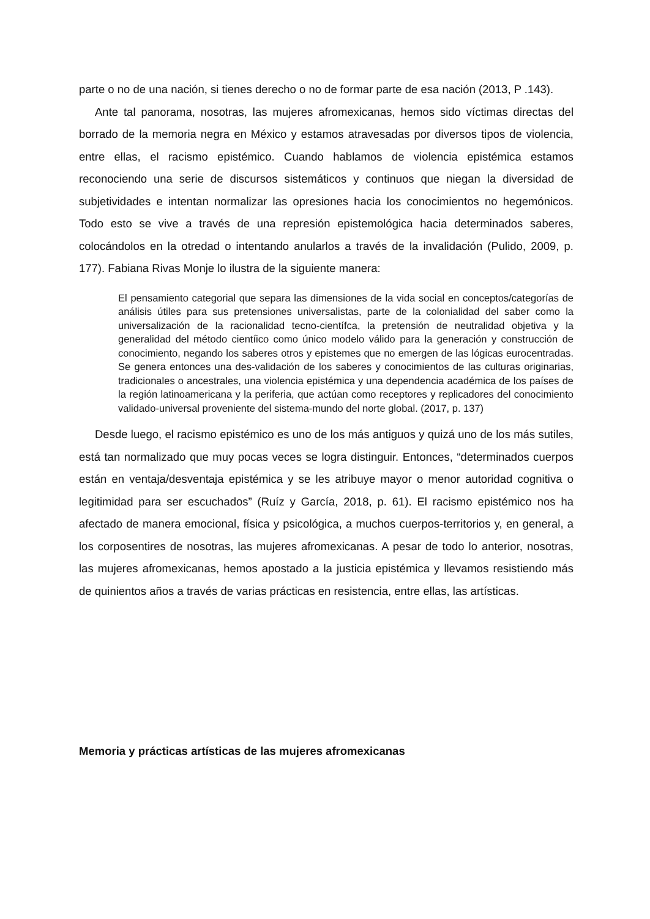parte o no de una nación, si tienes derecho o no de formar parte de esa nación (2013, P .143).
Ante tal panorama, nosotras, las mujeres afromexicanas, hemos sido víctimas directas del borrado de la memoria negra en México y estamos atravesadas por diversos tipos de violencia, entre ellas, el racismo epistémico. Cuando hablamos de violencia epistémica estamos reconociendo una serie de discursos sistemáticos y continuos que niegan la diversidad de subjetividades e intentan normalizar las opresiones hacia los conocimientos no hegemónicos. Todo esto se vive a través de una represión epistemológica hacia determinados saberes, colocándolos en la otredad o intentando anularlos a través de la invalidación (Pulido, 2009, p. 177). Fabiana Rivas Monje lo ilustra de la siguiente manera:
El pensamiento categorial que separa las dimensiones de la vida social en conceptos/categorías de análisis útiles para sus pretensiones universalistas, parte de la colonialidad del saber como la universalización de la racionalidad tecno-científca, la pretensión de neutralidad objetiva y la generalidad del método cientíico como único modelo válido para la generación y construcción de conocimiento, negando los saberes otros y epistemes que no emergen de las lógicas eurocentradas. Se genera entonces una des-validación de los saberes y conocimientos de las culturas originarias, tradicionales o ancestrales, una violencia epistémica y una dependencia académica de los países de la región latinoamericana y la periferia, que actúan como receptores y replicadores del conocimiento validado-universal proveniente del sistema-mundo del norte global. (2017, p. 137)
Desde luego, el racismo epistémico es uno de los más antiguos y quizá uno de los más sutiles, está tan normalizado que muy pocas veces se logra distinguir. Entonces, “determinados cuerpos están en ventaja/desventaja epistémica y se les atribuye mayor o menor autoridad cognitiva o legitimidad para ser escuchados” (Ruíz y García, 2018, p. 61). El racismo epistémico nos ha afectado de manera emocional, física y psicológica, a muchos cuerpos-territorios y, en general, a los corposentires de nosotras, las mujeres afromexicanas. A pesar de todo lo anterior, nosotras, las mujeres afromexicanas, hemos apostado a la justicia epistémica y llevamos resistiendo más de quinientos años a través de varias prácticas en resistencia, entre ellas, las artísticas.
Memoria y prácticas artísticas de las mujeres afromexicanas